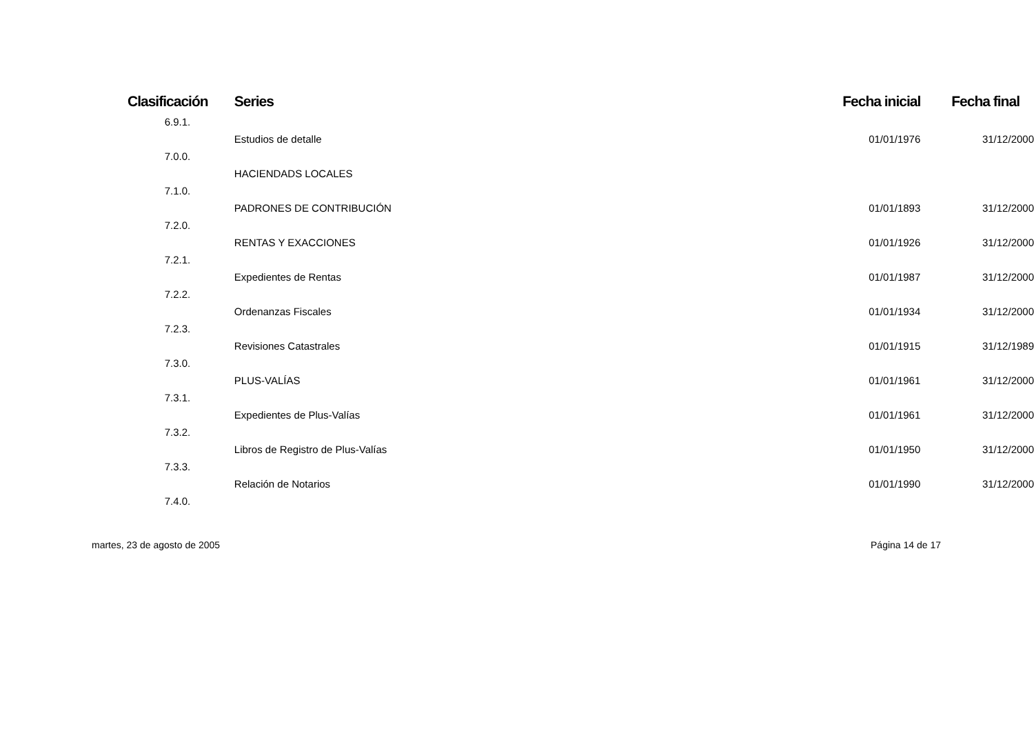| Clasificación | Series | Fecha inicial | Fecha final |
| --- | --- | --- | --- |
| 6.9.1. | | | |
| | Estudios de detalle | 01/01/1976 | 31/12/2000 |
| 7.0.0. | | | |
| | HACIENDADS LOCALES | | |
| 7.1.0. | | | |
| | PADRONES DE CONTRIBUCIÓN | 01/01/1893 | 31/12/2000 |
| 7.2.0. | | | |
| | RENTAS Y EXACCIONES | 01/01/1926 | 31/12/2000 |
| 7.2.1. | | | |
| | Expedientes de Rentas | 01/01/1987 | 31/12/2000 |
| 7.2.2. | | | |
| | Ordenanzas Fiscales | 01/01/1934 | 31/12/2000 |
| 7.2.3. | | | |
| | Revisiones Catastrales | 01/01/1915 | 31/12/1989 |
| 7.3.0. | | | |
| | PLUS-VALÍAS | 01/01/1961 | 31/12/2000 |
| 7.3.1. | | | |
| | Expedientes de Plus-Valías | 01/01/1961 | 31/12/2000 |
| 7.3.2. | | | |
| | Libros de Registro de Plus-Valías | 01/01/1950 | 31/12/2000 |
| 7.3.3. | | | |
| | Relación de Notarios | 01/01/1990 | 31/12/2000 |
| 7.4.0. | | | |
martes, 23 de agosto de 2005 Página 14 de 17